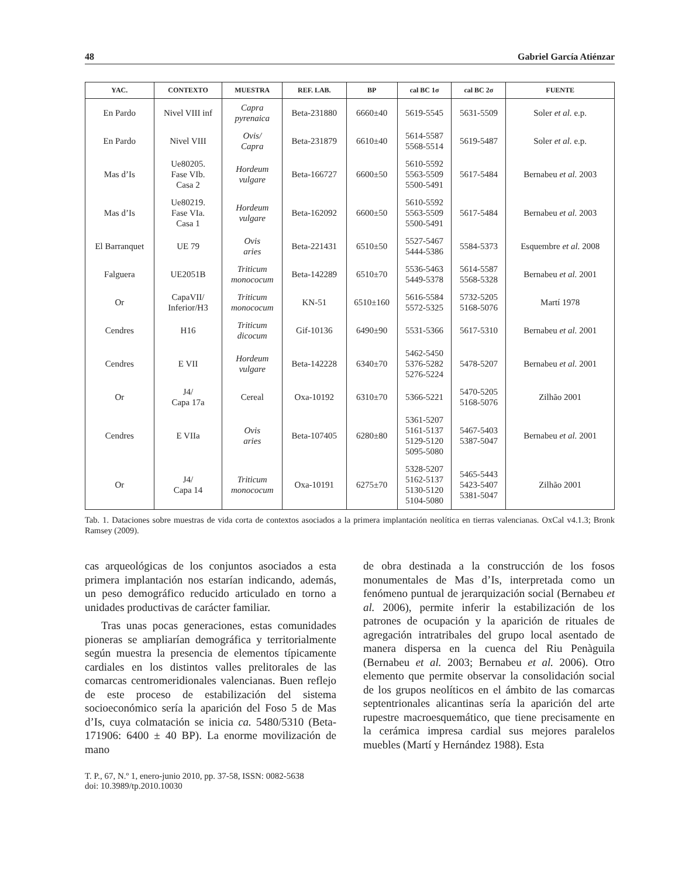48 Gabriel García Atiénzar
| YAC. | CONTEXTO | MUESTRA | REF. LAB. | BP | cal BC 1σ | cal BC 2σ | FUENTE |
| --- | --- | --- | --- | --- | --- | --- | --- |
| En Pardo | Nivel VIII inf | Capra pyrenaica | Beta-231880 | 6660±40 | 5619-5545 | 5631-5509 | Soler et al. e.p. |
| En Pardo | Nivel VIII | Ovis/ Capra | Beta-231879 | 6610±40 | 5614-5587 5568-5514 | 5619-5487 | Soler et al. e.p. |
| Mas d’Is | Ue80205. Fase VIb. Casa 2 | Hordeum vulgare | Beta-166727 | 6600±50 | 5610-5592 5563-5509 5500-5491 | 5617-5484 | Bernabeu et al. 2003 |
| Mas d’Is | Ue80219. Fase VIa. Casa 1 | Hordeum vulgare | Beta-162092 | 6600±50 | 5610-5592 5563-5509 5500-5491 | 5617-5484 | Bernabeu et al. 2003 |
| El Barranquet | UE 79 | Ovis aries | Beta-221431 | 6510±50 | 5527-5467 5444-5386 | 5584-5373 | Esquembre et al. 2008 |
| Falguera | UE2051B | Triticum monococum | Beta-142289 | 6510±70 | 5536-5463 5449-5378 | 5614-5587 5568-5328 | Bernabeu et al. 2001 |
| Or | CapaVII/ Inferior/H3 | Triticum monococum | KN-51 | 6510±160 | 5616-5584 5572-5325 | 5732-5205 5168-5076 | Martí 1978 |
| Cendres | H16 | Triticum dicocum | Gif-10136 | 6490±90 | 5531-5366 | 5617-5310 | Bernabeu et al. 2001 |
| Cendres | E VII | Hordeum vulgare | Beta-142228 | 6340±70 | 5462-5450 5376-5282 5276-5224 | 5478-5207 | Bernabeu et al. 2001 |
| Or | J4/ Capa 17a | Cereal | Oxa-10192 | 6310±70 | 5366-5221 | 5470-5205 5168-5076 | Zilhão 2001 |
| Cendres | E VIIa | Ovis aries | Beta-107405 | 6280±80 | 5361-5207 5161-5137 5129-5120 5095-5080 | 5467-5403 5387-5047 | Bernabeu et al. 2001 |
| Or | J4/ Capa 14 | Triticum monococum | Oxa-10191 | 6275±70 | 5328-5207 5162-5137 5130-5120 5104-5080 | 5465-5443 5423-5407 5381-5047 | Zilhão 2001 |
Tab. 1. Dataciones sobre muestras de vida corta de contextos asociados a la primera implantación neolítica en tierras valencianas. OxCal v4.1.3; Bronk Ramsey (2009).
cas arqueológicas de los conjuntos asociados a esta primera implantación nos estarían indicando, además, un peso demográfico reducido articulado en torno a unidades productivas de carácter familiar.
Tras unas pocas generaciones, estas comunidades pioneras se ampliarían demográfica y territorialmente según muestra la presencia de elementos típicamente cardiales en los distintos valles prelitorales de las comarcas centromeridionales valencianas. Buen reflejo de este proceso de estabilización del sistema socioeconómico sería la aparición del Foso 5 de Mas d’Is, cuya colmatación se inicia ca. 5480/5310 (Beta-171906: 6400 ± 40 BP). La enorme movilización de mano
de obra destinada a la construcción de los fosos monumentales de Mas d’Is, interpretada como un fenómeno puntual de jerarquización social (Bernabeu et al. 2006), permite inferir la estabilización de los patrones de ocupación y la aparición de rituales de agregación intratribales del grupo local asentado de manera dispersa en la cuenca del Riu Penàguila (Bernabeu et al. 2003; Bernabeu et al. 2006). Otro elemento que permite observar la consolidación social de los grupos neolíticos en el ámbito de las comarcas septentrionales alicantinas sería la aparición del arte rupestre macroesquemático, que tiene precisamente en la cerámica impresa cardial sus mejores paralelos muebles (Martí y Hernández 1988). Esta
T. P., 67, N.º 1, enero-junio 2010, pp. 37-58, ISSN: 0082-5638
doi: 10.3989/tp.2010.10030